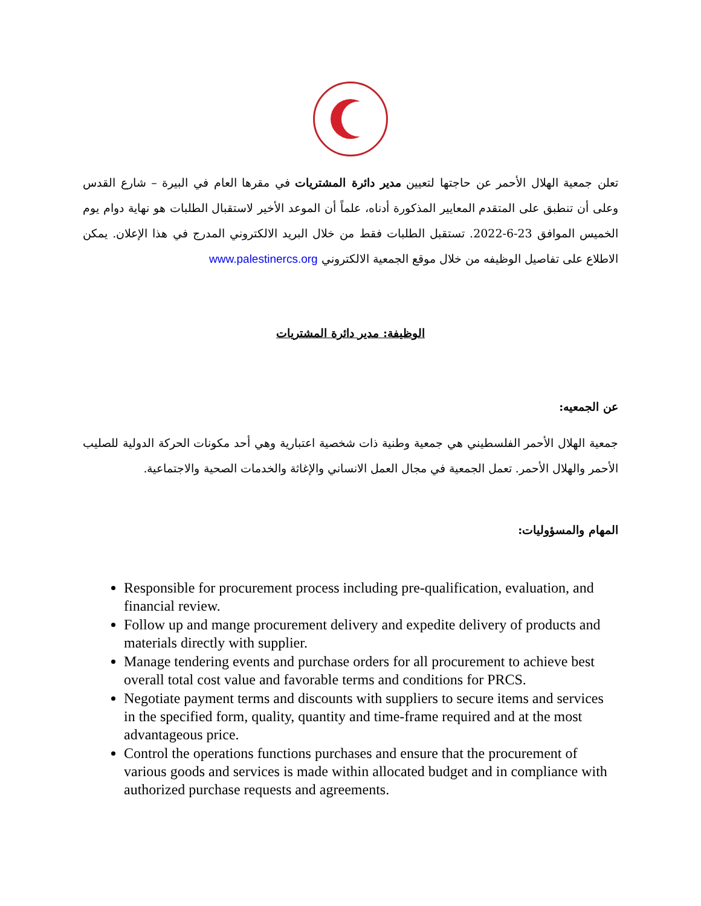تعلن جمعية الهلال الأحمر عن حاجتها لتعيين مدير دائرة المشتريات في مقرها العام في البيرة – شارع القدس وعلى أن تنطبق على المتقدم المعايير المذكورة أدناه، علماً أن الموعد الأخير لاستقبال الطلبات هو نهاية دوام يوم الخميس الموافق 23-6-2022. تستقبل الطلبات فقط من خلال البريد الالكتروني المدرج في هذا الإعلان. يمكن الاطلاع على تفاصيل الوظيفه من خلال موقع الجمعية الالكتروني www.palestinercs.org
الوظيفة: مدير دائرة المشتريات
عن الجمعيه:
جمعية الهلال الأحمر الفلسطيني هي جمعية وطنية ذات شخصية اعتبارية وهي أحد مكونات الحركة الدولية للصليب الأحمر والهلال الأحمر. تعمل الجمعية في مجال العمل الانساني والإغاثة والخدمات الصحية والاجتماعية.
المهام والمسؤوليات:
Responsible for procurement process including pre-qualification, evaluation, and financial review.
Follow up and mange procurement delivery and expedite delivery of products and materials directly with supplier.
Manage tendering events and purchase orders for all procurement to achieve best overall total cost value and favorable terms and conditions for PRCS.
Negotiate payment terms and discounts with suppliers to secure items and services in the specified form, quality, quantity and time-frame required and at the most advantageous price.
Control the operations functions purchases and ensure that the procurement of various goods and services is made within allocated budget and in compliance with authorized purchase requests and agreements.